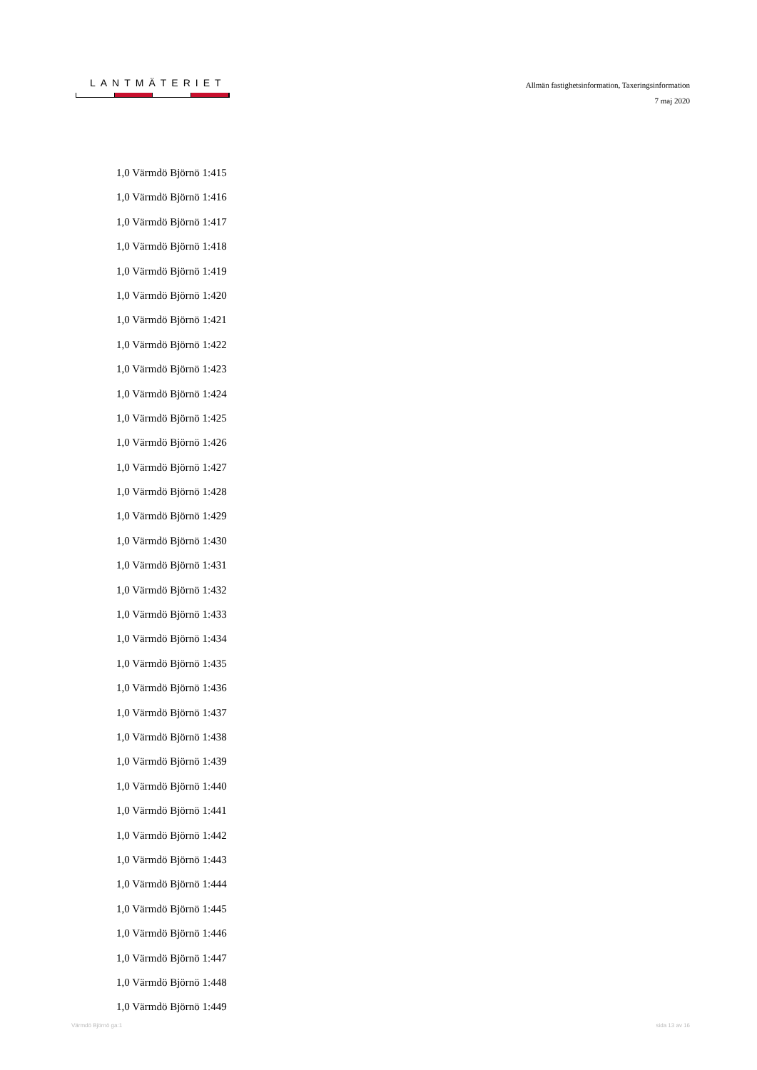LANTMÄTERIET
Allmän fastighetsinformation, Taxeringsinformation
7 maj 2020
1,0 Värmdö Björnö 1:415
1,0 Värmdö Björnö 1:416
1,0 Värmdö Björnö 1:417
1,0 Värmdö Björnö 1:418
1,0 Värmdö Björnö 1:419
1,0 Värmdö Björnö 1:420
1,0 Värmdö Björnö 1:421
1,0 Värmdö Björnö 1:422
1,0 Värmdö Björnö 1:423
1,0 Värmdö Björnö 1:424
1,0 Värmdö Björnö 1:425
1,0 Värmdö Björnö 1:426
1,0 Värmdö Björnö 1:427
1,0 Värmdö Björnö 1:428
1,0 Värmdö Björnö 1:429
1,0 Värmdö Björnö 1:430
1,0 Värmdö Björnö 1:431
1,0 Värmdö Björnö 1:432
1,0 Värmdö Björnö 1:433
1,0 Värmdö Björnö 1:434
1,0 Värmdö Björnö 1:435
1,0 Värmdö Björnö 1:436
1,0 Värmdö Björnö 1:437
1,0 Värmdö Björnö 1:438
1,0 Värmdö Björnö 1:439
1,0 Värmdö Björnö 1:440
1,0 Värmdö Björnö 1:441
1,0 Värmdö Björnö 1:442
1,0 Värmdö Björnö 1:443
1,0 Värmdö Björnö 1:444
1,0 Värmdö Björnö 1:445
1,0 Värmdö Björnö 1:446
1,0 Värmdö Björnö 1:447
1,0 Värmdö Björnö 1:448
1,0 Värmdö Björnö 1:449
Värmdö Björnö ga:1 sida 13 av 16